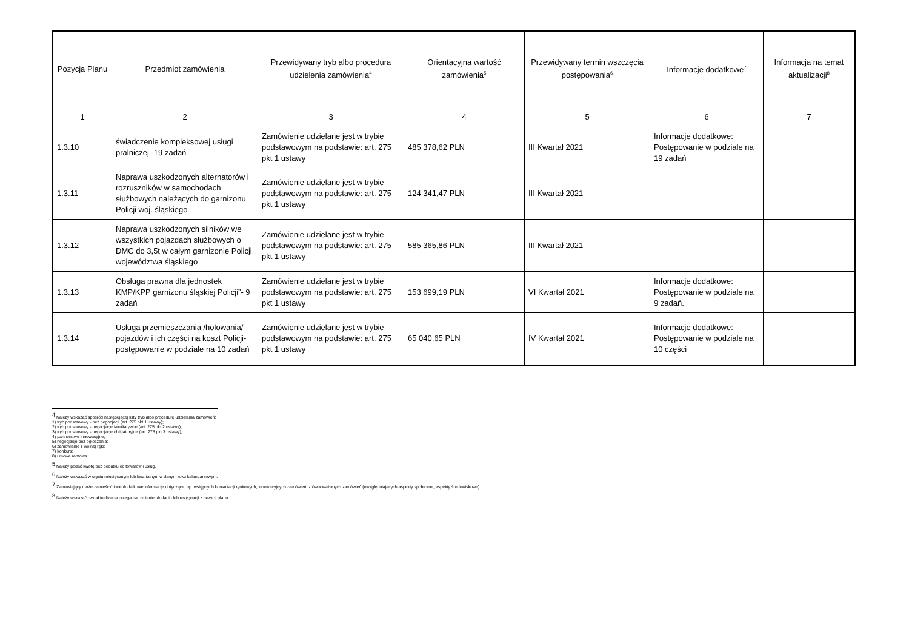| Pozycja Planu | Przedmiot zamówienia | Przewidywany tryb albo procedura udzielenia zamówienia<sup>4</sup> | Orientacyjna wartość zamówienia<sup>5</sup> | Przewidywany termin wszczęcia postępowania<sup>6</sup> | Informacje dodatkowe<sup>7</sup> | Informacja na temat aktualizacji<sup>8</sup> |
| --- | --- | --- | --- | --- | --- | --- |
| 1 | 2 | 3 | 4 | 5 | 6 | 7 |
| 1.3.10 | świadczenie kompleksowej usługi pralniczej -19 zadań | Zamówienie udzielane jest w trybie podstawowym na podstawie: art. 275 pkt 1 ustawy | 485 378,62 PLN | III Kwartał 2021 | Informacje dodatkowe: Postępowanie w podziale na 19 zadań | |
| 1.3.11 | Naprawa uszkodzonych alternatorów i rozruszników w samochodach służbowych należących do garnizonu Policji woj. śląskiego | Zamówienie udzielane jest w trybie podstawowym na podstawie: art. 275 pkt 1 ustawy | 124 341,47 PLN | III Kwartał 2021 | | |
| 1.3.12 | Naprawa uszkodzonych silników we wszystkich pojazdach służbowych o DMC do 3,5t w całym garnizonie Policji województwa śląskiego | Zamówienie udzielane jest w trybie podstawowym na podstawie: art. 275 pkt 1 ustawy | 585 365,86 PLN | III Kwartał 2021 | | |
| 1.3.13 | Obsługa prawna dla jednostek KMP/KPP garnizonu śląskiej Policji”- 9 zadań | Zamówienie udzielane jest w trybie podstawowym na podstawie: art. 275 pkt 1 ustawy | 153 699,19 PLN | VI Kwartał 2021 | Informacje dodatkowe: Postępowanie w podziale na 9 zadań. | |
| 1.3.14 | Usługa przemieszczania /holowania/ pojazdów i ich części na koszt Policji- postępowanie w podziale na 10 zadań | Zamówienie udzielane jest w trybie podstawowym na podstawie: art. 275 pkt 1 ustawy | 65 040,65 PLN | IV Kwartał 2021 | Informacje dodatkowe: Postępowanie w podziale na 10 części | |
<sup>4</sup> Należy wskazać spośród następującej listy tryb albo procedurę udzielania zamówień:
1) tryb podstawowy - bez negocjacji (art. 275 pkt 1 ustawy);
2) tryb podstawowy - negocjacje fakultatywne (art. 275 pkt 2 ustawy);
3) tryb podstawowy - negocjacje obligatoryjne (art. 275 pkt 3 ustawy);
4) partnerstwo innowacyjne;
5) negocjacje bez ogłoszenia;
6) zamówienie z wolnej ręki;
7) konkurs;
8) umowa ramowa.
<sup>5</sup> Należy podać kwotę bez podatku od towarów i usług.
<sup>6</sup> Należy wskazać w ujęciu miesięcznym lub kwartalnym w danym roku kalendarzowym.
<sup>7</sup> Zamawiający może zamieścić inne dodatkowe informacje dotyczące, np. wstępnych konsultacji rynkowych, innowacyjnych zamówień, zrównoważonych zamówień (uwzględniających aspekty społeczne, aspekty środowiskowe).
<sup>8</sup> Należy wskazać czy aktualizacja polega na: zmianie, dodaniu lub rezygnacji z pozycji planu.